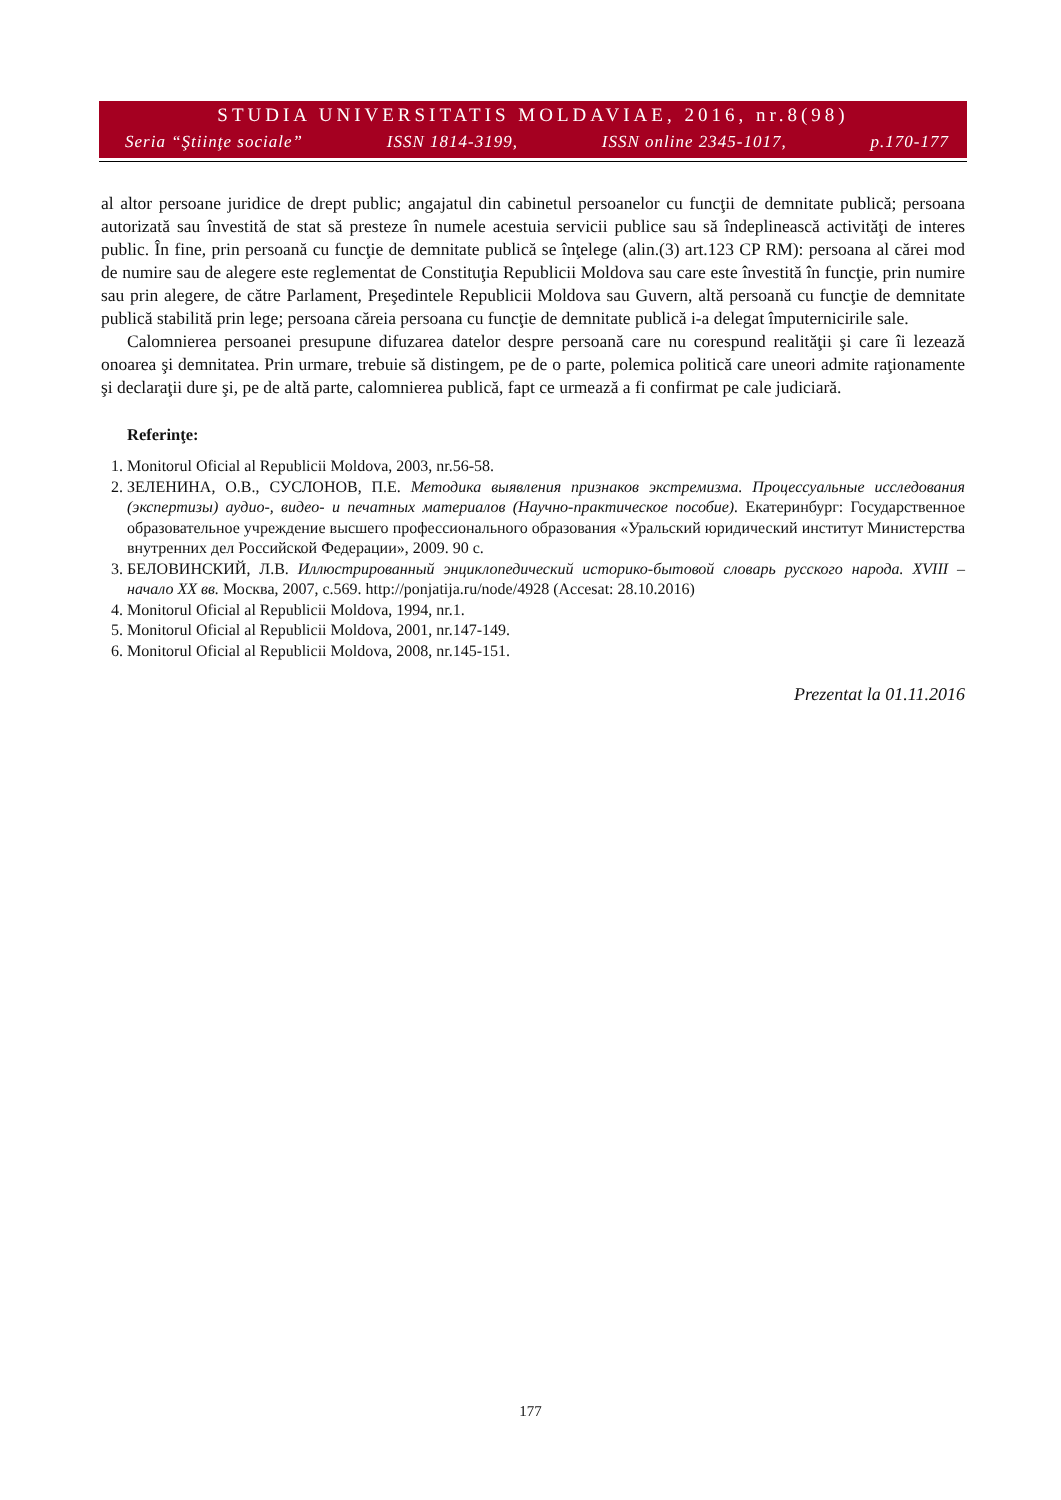STUDIA UNIVERSITATIS MOLDAVIAE, 2016, nr.8(98)
Seria “Ştiinţe sociale” ISSN 1814-3199, ISSN online 2345-1017, p.170-177
al altor persoane juridice de drept public; angajatul din cabinetul persoanelor cu funcţii de demnitate publică; persoana autorizată sau învestită de stat să presteze în numele acestuia servicii publice sau să îndeplinească activităţi de interes public. În fine, prin persoană cu funcţie de demnitate publică se înţelege (alin.(3) art.123 CP RM): persoana al cărei mod de numire sau de alegere este reglementat de Constituţia Republicii Moldova sau care este învestită în funcţie, prin numire sau prin alegere, de către Parlament, Preşedintele Republicii Moldova sau Guvern, altă persoană cu funcţie de demnitate publică stabilită prin lege; persoana căreia persoana cu funcţie de demnitate publică i-a delegat împuternicirile sale.
Calomnierea persoanei presupune difuzarea datelor despre persoană care nu corespund realităţii şi care îi lezează onoarea şi demnitatea. Prin urmare, trebuie să distingem, pe de o parte, polemica politică care uneori admite raţionamente şi declaraţii dure şi, pe de altă parte, calomnierea publică, fapt ce urmează a fi confirmat pe cale judiciară.
Referinţe:
1. Monitorul Oficial al Republicii Moldova, 2003, nr.56-58.
2. ЗЕЛЕНИНА, О.В., СУСЛОНОВ, П.Е. Методика выявления признаков экстремизма. Процессуальные исследования (экспертизы) аудио-, видео- и печатных материалов (Научно-практическое пособие). Екатеринбург: Государственное образовательное учреждение высшего профессионального образования «Уральский юридический институт Министерства внутренних дел Российской Федерации», 2009. 90 с.
3. БЕЛОВИНСКИЙ, Л.В. Иллюстрированный энциклопедический историко-бытовой словарь русского народа. XVIII – начало XX вв. Москва, 2007, с.569. http://ponjatija.ru/node/4928 (Accesat: 28.10.2016)
4. Monitorul Oficial al Republicii Moldova, 1994, nr.1.
5. Monitorul Oficial al Republicii Moldova, 2001, nr.147-149.
6. Monitorul Oficial al Republicii Moldova, 2008, nr.145-151.
Prezentat la 01.11.2016
177